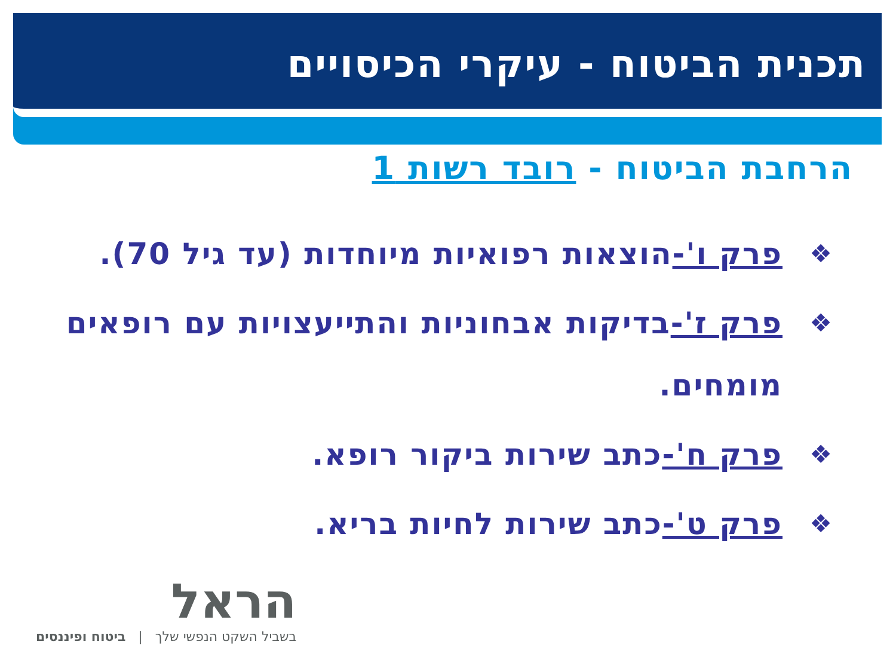תכנית הביטוח - עיקרי הכיסויים
הרחבת הביטוח - רובד רשות 1
❖ פרק ו'-הוצאות רפואיות מיוחדות (עד גיל 70).
❖ פרק ז'-בדיקות אבחוניות והתייעצויות עם רופאים מומחים.
❖ פרק ח'-כתב שירות ביקור רופא.
❖ פרק ט'-כתב שירות לחיות בריא.
הראל
בשביל השקט הנפשי שלך | ביטוח ופיננסים